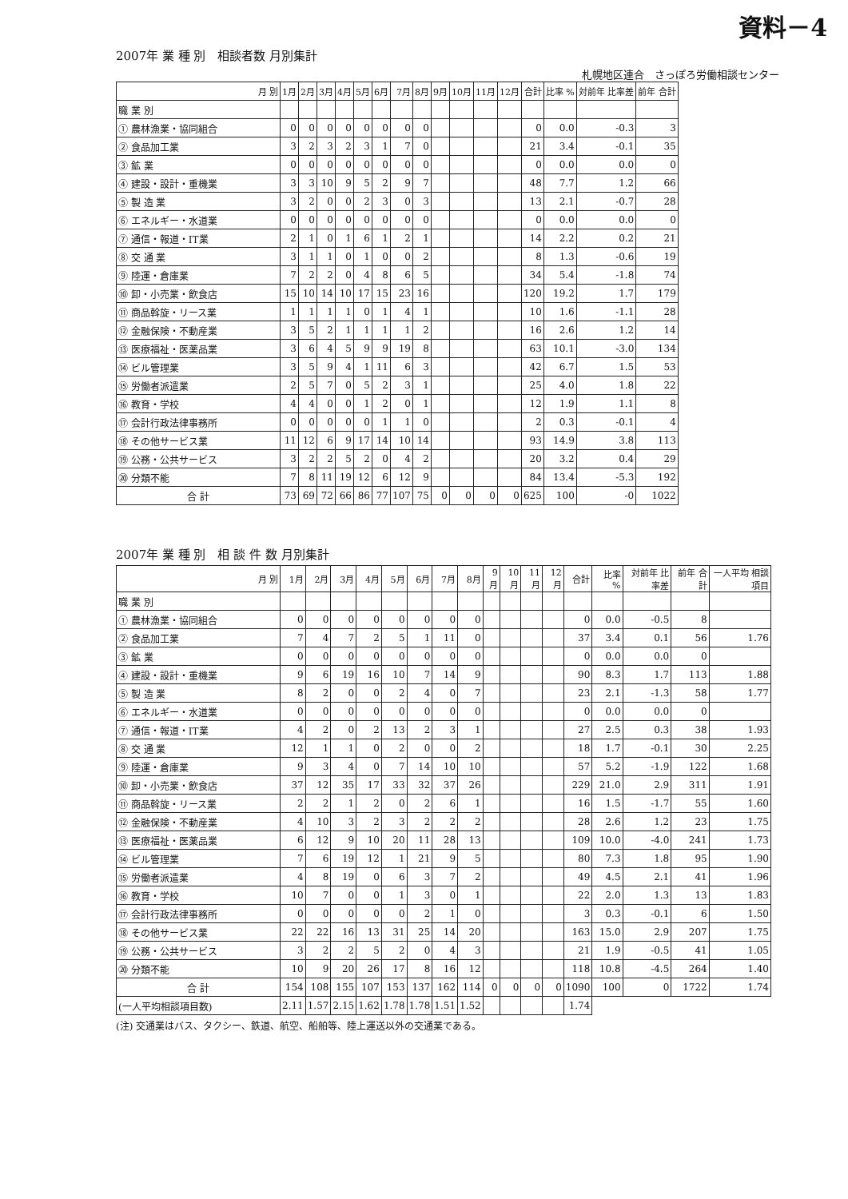資料－4
2007年 業 種 別　相談者数 月別集計
札幌地区連合　さっぽろ労働相談センター
| 月 別 | 1月 | 2月 | 3月 | 4月 | 5月 | 6月 | 7月 | 8月 | 9月 | 10月 | 11月 | 12月 | 合計 | 比率 % | 対前年 比率差 | 前年 合計 |
| --- | --- | --- | --- | --- | --- | --- | --- | --- | --- | --- | --- | --- | --- | --- | --- | --- |
| 職 業 別 | | | | | | | | | | | | | | | | |
| ① 農林漁業・協同組合 | 0 | 0 | 0 | 0 | 0 | 0 | 0 | 0 | | | | | 0 | 0.0 | -0.3 | 3 |
| ② 食品加工業 | 3 | 2 | 3 | 2 | 3 | 1 | 7 | 0 | | | | | 21 | 3.4 | -0.1 | 35 |
| ③ 鉱 業 | 0 | 0 | 0 | 0 | 0 | 0 | 0 | 0 | | | | | 0 | 0.0 | 0.0 | 0 |
| ④ 建設・設計・重機業 | 3 | 3 | 10 | 9 | 5 | 2 | 9 | 7 | | | | | 48 | 7.7 | 1.2 | 66 |
| ⑤ 製 造 業 | 3 | 2 | 0 | 0 | 2 | 3 | 0 | 3 | | | | | 13 | 2.1 | -0.7 | 28 |
| ⑥ エネルギー・水道業 | 0 | 0 | 0 | 0 | 0 | 0 | 0 | 0 | | | | | 0 | 0.0 | 0.0 | 0 |
| ⑦ 通信・報道・IT業 | 2 | 1 | 0 | 1 | 6 | 1 | 2 | 1 | | | | | 14 | 2.2 | 0.2 | 21 |
| ⑧ 交 通 業 | 3 | 1 | 1 | 0 | 1 | 0 | 0 | 2 | | | | | 8 | 1.3 | -0.6 | 19 |
| ⑨ 陸運・倉庫業 | 7 | 2 | 2 | 0 | 4 | 8 | 6 | 5 | | | | | 34 | 5.4 | -1.8 | 74 |
| ⑩ 卸・小売業・飲食店 | 15 | 10 | 14 | 10 | 17 | 15 | 23 | 16 | | | | | 120 | 19.2 | 1.7 | 179 |
| ⑪ 商品斡旋・リース業 | 1 | 1 | 1 | 1 | 0 | 1 | 4 | 1 | | | | | 10 | 1.6 | -1.1 | 28 |
| ⑫ 金融保険・不動産業 | 3 | 5 | 2 | 1 | 1 | 1 | 1 | 2 | | | | | 16 | 2.6 | 1.2 | 14 |
| ⑬ 医療福祉・医薬品業 | 3 | 6 | 4 | 5 | 9 | 9 | 19 | 8 | | | | | 63 | 10.1 | -3.0 | 134 |
| ⑭ ビル管理業 | 3 | 5 | 9 | 4 | 1 | 11 | 6 | 3 | | | | | 42 | 6.7 | 1.5 | 53 |
| ⑮ 労働者派遣業 | 2 | 5 | 7 | 0 | 5 | 2 | 3 | 1 | | | | | 25 | 4.0 | 1.8 | 22 |
| ⑯ 教育・学校 | 4 | 4 | 0 | 0 | 1 | 2 | 0 | 1 | | | | | 12 | 1.9 | 1.1 | 8 |
| ⑰ 会計行政法律事務所 | 0 | 0 | 0 | 0 | 0 | 1 | 1 | 0 | | | | | 2 | 0.3 | -0.1 | 4 |
| ⑱ その他サービス業 | 11 | 12 | 6 | 9 | 17 | 14 | 10 | 14 | | | | | 93 | 14.9 | 3.8 | 113 |
| ⑲ 公務・公共サービス | 3 | 2 | 2 | 5 | 2 | 0 | 4 | 2 | | | | | 20 | 3.2 | 0.4 | 29 |
| ⑳ 分類不能 | 7 | 8 | 11 | 19 | 12 | 6 | 12 | 9 | | | | | 84 | 13.4 | -5.3 | 192 |
| 合 計 | 73 | 69 | 72 | 66 | 86 | 77 | 107 | 75 | 0 | 0 | 0 | 0 | 625 | 100 | -0 | 1022 |
2007年 業 種 別　相 談 件 数 月別集計
| 月 別 | 1月 | 2月 | 3月 | 4月 | 5月 | 6月 | 7月 | 8月 | 9月 | 10月 | 11月 | 12月 | 合計 | 比率 % | 対前年 比率差 | 前年 合計 | 一人平均 相談項目 |
| --- | --- | --- | --- | --- | --- | --- | --- | --- | --- | --- | --- | --- | --- | --- | --- | --- | --- |
| 職 業 別 | | | | | | | | | | | | | | | | | |
| ① 農林漁業・協同組合 | 0 | 0 | 0 | 0 | 0 | 0 | 0 | 0 | | | | | 0 | 0.0 | -0.5 | 8 | |
| ② 食品加工業 | 7 | 4 | 7 | 2 | 5 | 1 | 11 | 0 | | | | | 37 | 3.4 | 0.1 | 56 | 1.76 |
| ③ 鉱 業 | 0 | 0 | 0 | 0 | 0 | 0 | 0 | 0 | | | | | 0 | 0.0 | 0.0 | 0 | |
| ④ 建設・設計・重機業 | 9 | 6 | 19 | 16 | 10 | 7 | 14 | 9 | | | | | 90 | 8.3 | 1.7 | 113 | 1.88 |
| ⑤ 製 造 業 | 8 | 2 | 0 | 0 | 2 | 4 | 0 | 7 | | | | | 23 | 2.1 | -1.3 | 58 | 1.77 |
| ⑥ エネルギー・水道業 | 0 | 0 | 0 | 0 | 0 | 0 | 0 | 0 | | | | | 0 | 0.0 | 0.0 | 0 | |
| ⑦ 通信・報道・IT業 | 4 | 2 | 0 | 2 | 13 | 2 | 3 | 1 | | | | | 27 | 2.5 | 0.3 | 38 | 1.93 |
| ⑧ 交 通 業 | 12 | 1 | 1 | 0 | 2 | 0 | 0 | 2 | | | | | 18 | 1.7 | -0.1 | 30 | 2.25 |
| ⑨ 陸運・倉庫業 | 9 | 3 | 4 | 0 | 7 | 14 | 10 | 10 | | | | | 57 | 5.2 | -1.9 | 122 | 1.68 |
| ⑩ 卸・小売業・飲食店 | 37 | 12 | 35 | 17 | 33 | 32 | 37 | 26 | | | | | 229 | 21.0 | 2.9 | 311 | 1.91 |
| ⑪ 商品斡旋・リース業 | 2 | 2 | 1 | 2 | 0 | 2 | 6 | 1 | | | | | 16 | 1.5 | -1.7 | 55 | 1.60 |
| ⑫ 金融保険・不動産業 | 4 | 10 | 3 | 2 | 3 | 2 | 2 | 2 | | | | | 28 | 2.6 | 1.2 | 23 | 1.75 |
| ⑬ 医療福祉・医薬品業 | 6 | 12 | 9 | 10 | 20 | 11 | 28 | 13 | | | | | 109 | 10.0 | -4.0 | 241 | 1.73 |
| ⑭ ビル管理業 | 7 | 6 | 19 | 12 | 1 | 21 | 9 | 5 | | | | | 80 | 7.3 | 1.8 | 95 | 1.90 |
| ⑮ 労働者派遣業 | 4 | 8 | 19 | 0 | 6 | 3 | 7 | 2 | | | | | 49 | 4.5 | 2.1 | 41 | 1.96 |
| ⑯ 教育・学校 | 10 | 7 | 0 | 0 | 1 | 3 | 0 | 1 | | | | | 22 | 2.0 | 1.3 | 13 | 1.83 |
| ⑰ 会計行政法律事務所 | 0 | 0 | 0 | 0 | 0 | 2 | 1 | 0 | | | | | 3 | 0.3 | -0.1 | 6 | 1.50 |
| ⑱ その他サービス業 | 22 | 22 | 16 | 13 | 31 | 25 | 14 | 20 | | | | | 163 | 15.0 | 2.9 | 207 | 1.75 |
| ⑲ 公務・公共サービス | 3 | 2 | 2 | 5 | 2 | 0 | 4 | 3 | | | | | 21 | 1.9 | -0.5 | 41 | 1.05 |
| ⑳ 分類不能 | 10 | 9 | 20 | 26 | 17 | 8 | 16 | 12 | | | | | 118 | 10.8 | -4.5 | 264 | 1.40 |
| 合 計 | 154 | 108 | 155 | 107 | 153 | 137 | 162 | 114 | 0 | 0 | 0 | 0 | 1090 | 100 | 0 | 1722 | 1.74 |
| (一人平均相談項目数) | 2.11 | 1.57 | 2.15 | 1.62 | 1.78 | 1.78 | 1.51 | 1.52 | | | | | 1.74 | | | | |
(注) 交通業はバス、タクシー、鉄道、航空、船舶等、陸上運送以外の交通業である。